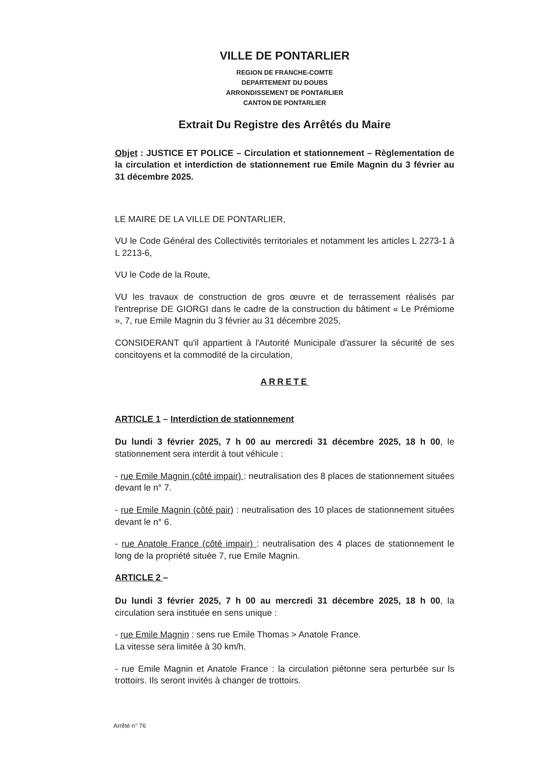VILLE DE PONTARLIER
REGION DE FRANCHE-COMTE
DEPARTEMENT DU DOUBS
ARRONDISSEMENT DE PONTARLIER
CANTON DE PONTARLIER
Extrait Du Registre des Arrêtés du Maire
Objet : JUSTICE ET POLICE – Circulation et stationnement – Règlementation de la circulation et interdiction de stationnement rue Emile Magnin du 3 février au 31 décembre 2025.
LE MAIRE DE LA VILLE DE PONTARLIER,
VU le Code Général des Collectivités territoriales et notamment les articles L 2273-1 à L 2213-6,
VU le Code de la Route,
VU les travaux de construction de gros œuvre et de terrassement réalisés par l'entreprise DE GIORGI dans le cadre de la construction du bâtiment « Le Prémiome », 7, rue Emile Magnin du 3 février au 31 décembre 2025,
CONSIDERANT qu'il appartient à l'Autorité Municipale d'assurer la sécurité de ses concitoyens et la commodité de la circulation,
ARRETE
ARTICLE 1 – Interdiction de stationnement
Du lundi 3 février 2025, 7 h 00 au mercredi 31 décembre 2025, 18 h 00, le stationnement sera interdit à tout véhicule :
- rue Emile Magnin (côté impair) : neutralisation des 8 places de stationnement situées devant le n° 7.
- rue Emile Magnin (côté pair) : neutralisation des 10 places de stationnement situées devant le n° 6.
- rue Anatole France (côté impair) : neutralisation des 4 places de stationnement le long de la propriété située 7, rue Emile Magnin.
ARTICLE 2 –
Du lundi 3 février 2025, 7 h 00 au mercredi 31 décembre 2025, 18 h 00, la circulation sera instituée en sens unique :
- rue Emile Magnin : sens rue Emile Thomas > Anatole France.
La vitesse sera limitée à 30 km/h.
- rue Emile Magnin et Anatole France : la circulation piétonne sera perturbée sur ls trottoirs. Ils seront invités à changer de trottoirs.
Arrêté n° 76